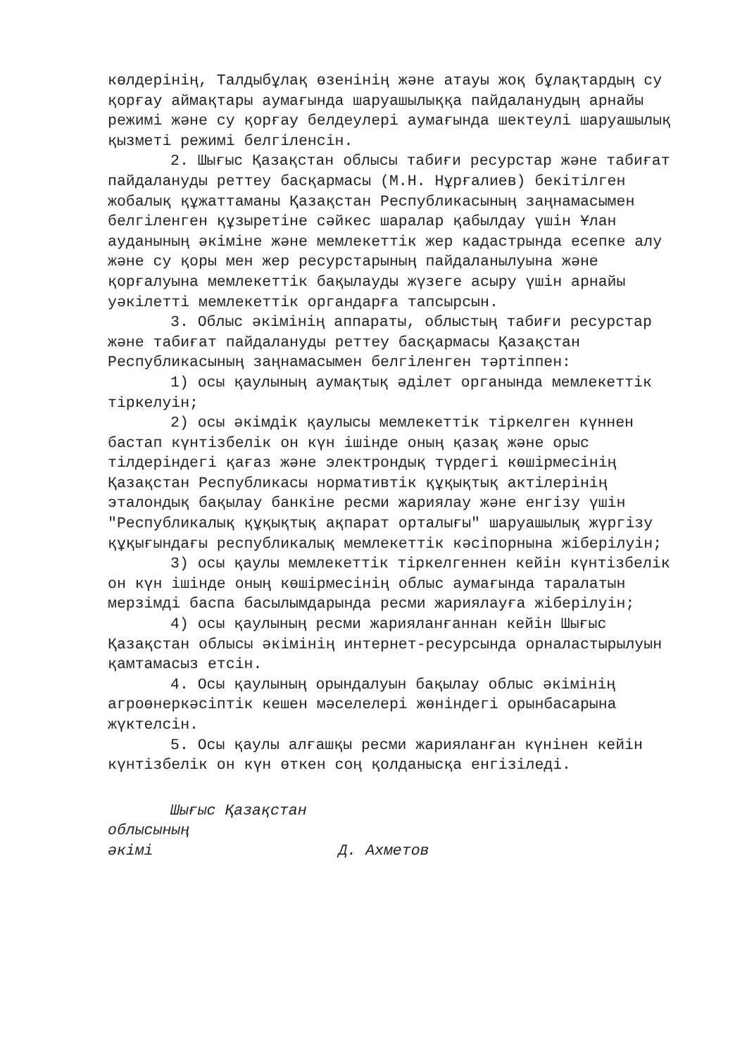көлдерінің, Талдыбұлақ өзенінің және атауы жоқ бұлақтардың су қорғау аймақтары аумағында шаруашылыққа пайдаланудың арнайы режимі және су қорғау белдеулері аумағында шектеулі шаруашылық қызметі режимі белгіленсін.
2. Шығыс Қазақстан облысы табиғи ресурстар және табиғат пайдалануды реттеу басқармасы (М.Н. Нұрғалиев) бекітілген жобалық құжаттаманы Қазақстан Республикасының заңнамасымен белгіленген құзыретіне сәйкес шаралар қабылдау үшін Ұлан ауданының әкіміне және мемлекеттік жер кадастрында есепке алу және су қоры мен жер ресурстарының пайдаланылуына және қорғалуына мемлекеттік бақылауды жүзеге асыру үшін арнайы уәкілетті мемлекеттік органдарға тапсырсын.
3. Облыс әкімінің аппараты, облыстың табиғи ресурстар және табиғат пайдалануды реттеу басқармасы Қазақстан Республикасының заңнамасымен белгіленген тәртіппен:
1) осы қаулының аумақтық әділет органында мемлекеттік тіркелуін;
2) осы әкімдік қаулысы мемлекеттік тіркелген күннен бастап күнтізбелік он күн ішінде оның қазақ және орыс тілдеріндегі қағаз және электрондық түрдегі көшірмесінің Қазақстан Республикасы нормативтік құқықтық актілерінің эталондық бақылау банкіне ресми жариялау және енгізу үшін "Республикалық құқықтық ақпарат орталығы" шаруашылық жүргізу құқығындағы республикалық мемлекеттік кәсіпорнына жіберілуін;
3) осы қаулы мемлекеттік тіркелгеннен кейін күнтізбелік он күн ішінде оның көшірмесінің облыс аумағында таралатын мерзімді баспа басылымдарында ресми жариялауға жіберілуін;
4) осы қаулының ресми жарияланғаннан кейін Шығыс Қазақстан облысы әкімінің интернет-ресурсында орналастырылуын қамтамасыз етсін.
4. Осы қаулының орындалуын бақылау облыс әкімінің агроөнеркәсіптік кешен мәселелері жөніндегі орынбасарына жүктелсін.
5. Осы қаулы алғашқы ресми жарияланған күнінен кейін күнтізбелік он күн өткен соң қолданысқа енгізіледі.
Шығыс Қазақстан
облысының
әкімі Д. Ахметов